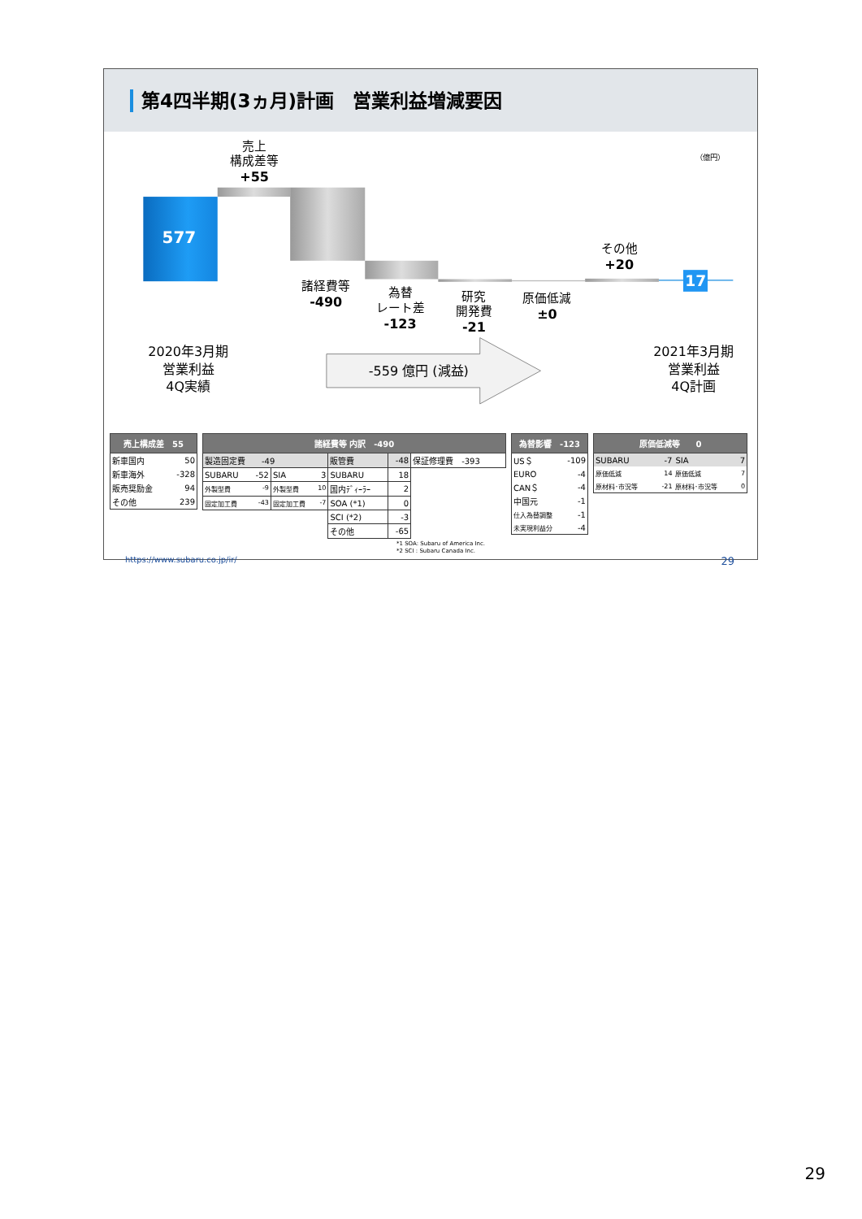第4四半期(3ヵ月)計画　営業利益増減要因
（億円）
売上
構成差等
+55
577
諸経費等
-490
為替
レート差
-123
研究
開発費
-21
原価低減
±0
その他
+20
17
2020年3月期
営業利益
4Q実績
-559 億円 (減益)
2021年3月期
営業利益
4Q計画
| 売上構成差 55 | |
| --- | --- |
| 新車国内 | 50 |
| 新車海外 | -328 |
| 販売奨励金 | 94 |
| その他 | 239 |
| 諸経費等 内訳 -490 | | | | |
| --- | --- | --- | --- | --- |
| 製造固定費 -49 | | 販管費 | -48 | 保証修理費 -393 |
| SUBARU -52 | SIA 3 | SUBARU | 18 | |
| 外製型費 -9 | 外製型費 10 | 国内ﾃﾞｨｰﾗｰ | 2 | |
| 固定加工費 -43 | 固定加工費 -7 | SOA (*1) | 0 | |
| | | SCI (*2) | -3 | |
| | | その他 | -65 | |
| 為替影響 -123 | |
| --- | --- |
| US＄ | -109 |
| EURO | -4 |
| CAN＄ | -4 |
| 中国元 | -1 |
| 仕入為替調整 | -1 |
| 未実現利益分 | -4 |
| 原価低減等 0 | | | |
| --- | --- | --- | --- |
| SUBARU | -7 | SIA | 7 |
| 原価低減 | 14 | 原価低減 | 7 |
| 原材料･市況等 | -21 | 原材料･市況等 | 0 |
*1 SOA: Subaru of America Inc.
*2 SCI : Subaru Canada Inc.
https://www.subaru.co.jp/ir/ 29
29